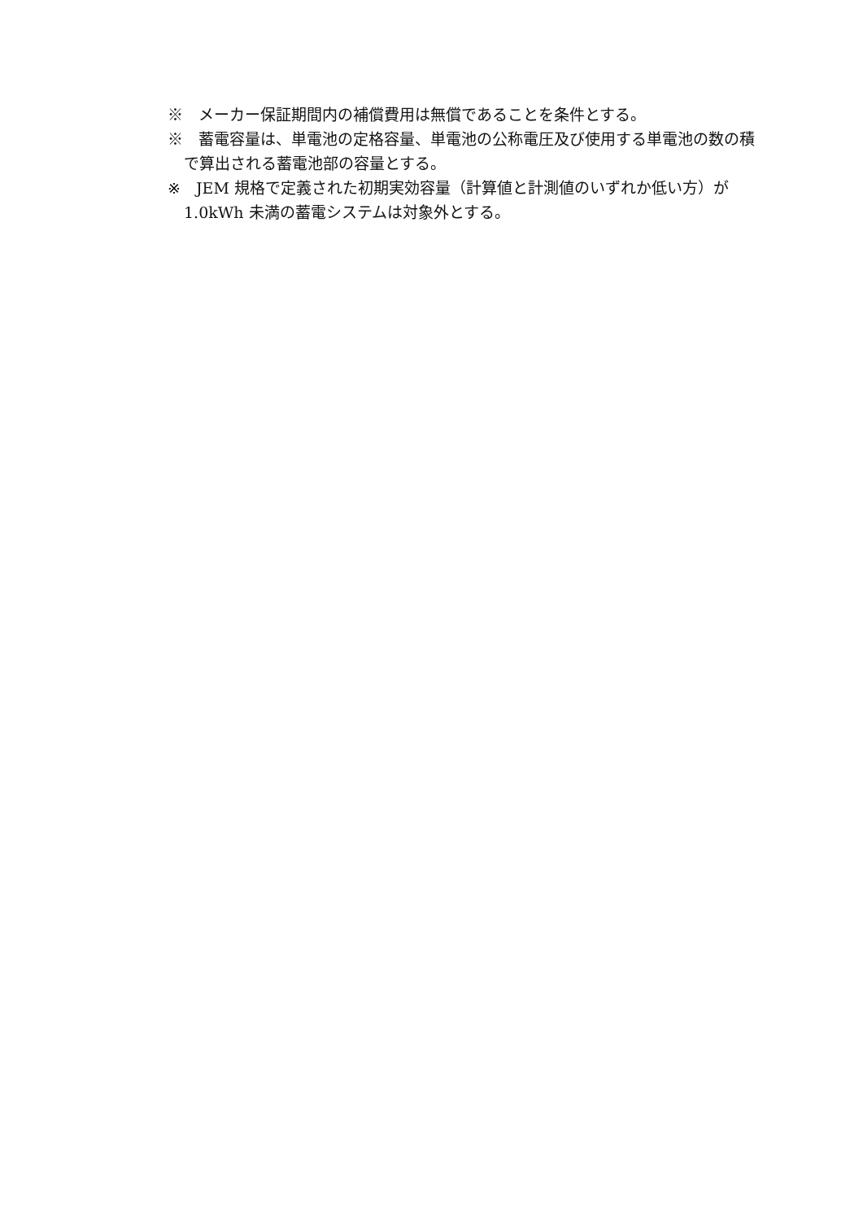※　メーカー保証期間内の補償費用は無償であることを条件とする。
※　蓄電容量は、単電池の定格容量、単電池の公称電圧及び使用する単電池の数の積で算出される蓄電池部の容量とする。
※　JEM 規格で定義された初期実効容量（計算値と計測値のいずれか低い方）が 1.0kWh 未満の蓄電システムは対象外とする。